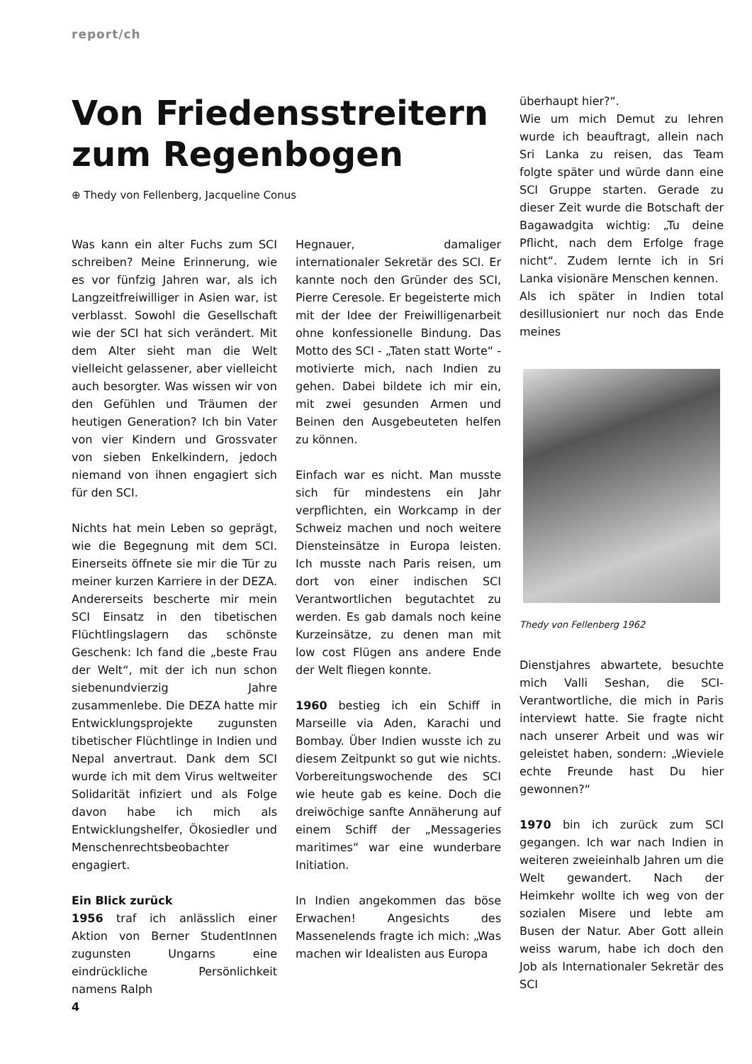report/ch
Von Friedensstreitern zum Regenbogen
⊕ Thedy von Fellenberg, Jacqueline Conus
Was kann ein alter Fuchs zum SCI schreiben? Meine Erinnerung, wie es vor fünfzig Jahren war, als ich Langzeitfreiwilliger in Asien war, ist verblasst. Sowohl die Gesellschaft wie der SCI hat sich verändert. Mit dem Alter sieht man die Welt vielleicht gelassener, aber vielleicht auch besorgter. Was wissen wir von den Gefühlen und Träumen der heutigen Generation? Ich bin Vater von vier Kindern und Grossvater von sieben Enkelkindern, jedoch niemand von ihnen engagiert sich für den SCI.
Nichts hat mein Leben so geprägt, wie die Begegnung mit dem SCI. Einerseits öffnete sie mir die Tür zu meiner kurzen Karriere in der DEZA. Andererseits bescherte mir mein SCI Einsatz in den tibetischen Flüchtlingslagern das schönste Geschenk: Ich fand die „beste Frau der Welt“, mit der ich nun schon siebenundvierzig Jahre zusammenlebe. Die DEZA hatte mir Entwicklungsprojekte zugunsten tibetischer Flüchtlinge in Indien und Nepal anvertraut. Dank dem SCI wurde ich mit dem Virus weltweiter Solidarität infiziert und als Folge davon habe ich mich als Entwicklungshelfer, Ökosiedler und Menschenrechtsbeobachter engagiert.
Ein Blick zurück
1956 traf ich anlässlich einer Aktion von Berner StudentInnen zugunsten Ungarns eine eindrückliche Persönlichkeit namens Ralph
Hegnauer, damaliger internationaler Sekretär des SCI. Er kannte noch den Gründer des SCI, Pierre Ceresole. Er begeisterte mich mit der Idee der Freiwilligenarbeit ohne konfessionelle Bindung. Das Motto des SCI - „Taten statt Worte“ - motivierte mich, nach Indien zu gehen. Dabei bildete ich mir ein, mit zwei gesunden Armen und Beinen den Ausgebeuteten helfen zu können.
Einfach war es nicht. Man musste sich für mindestens ein Jahr verpflichten, ein Workcamp in der Schweiz machen und noch weitere Diensteinsätze in Europa leisten. Ich musste nach Paris reisen, um dort von einer indischen SCI Verantwortlichen begutachtet zu werden. Es gab damals noch keine Kurzeinsätze, zu denen man mit low cost Flügen ans andere Ende der Welt fliegen konnte.
1960 bestieg ich ein Schiff in Marseille via Aden, Karachi und Bombay. Über Indien wusste ich zu diesem Zeitpunkt so gut wie nichts. Vorbereitungswochende des SCI wie heute gab es keine. Doch die dreiwöchige sanfte Annäherung auf einem Schiff der „Messageries maritimes“ war eine wunderbare Initiation.
In Indien angekommen das böse Erwachen! Angesichts des Massenelends fragte ich mich: „Was machen wir Idealisten aus Europa
überhaupt hier?“.
Wie um mich Demut zu lehren wurde ich beauftragt, allein nach Sri Lanka zu reisen, das Team folgte später und würde dann eine SCI Gruppe starten. Gerade zu dieser Zeit wurde die Botschaft der Bagawadgita wichtig: „Tu deine Pflicht, nach dem Erfolge frage nicht“. Zudem lernte ich in Sri Lanka visionäre Menschen kennen.
Als ich später in Indien total desillusioniert nur noch das Ende meines
Thedy von Fellenberg 1962
Dienstjahres abwartete, besuchte mich Valli Seshan, die SCI-Verantwortliche, die mich in Paris interviewt hatte. Sie fragte nicht nach unserer Arbeit und was wir geleistet haben, sondern: „Wieviele echte Freunde hast Du hier gewonnen?“
1970 bin ich zurück zum SCI gegangen. Ich war nach Indien in weiteren zweieinhalb Jahren um die Welt gewandert. Nach der Heimkehr wollte ich weg von der sozialen Misere und lebte am Busen der Natur. Aber Gott allein weiss warum, habe ich doch den Job als Internationaler Sekretär des SCI
4